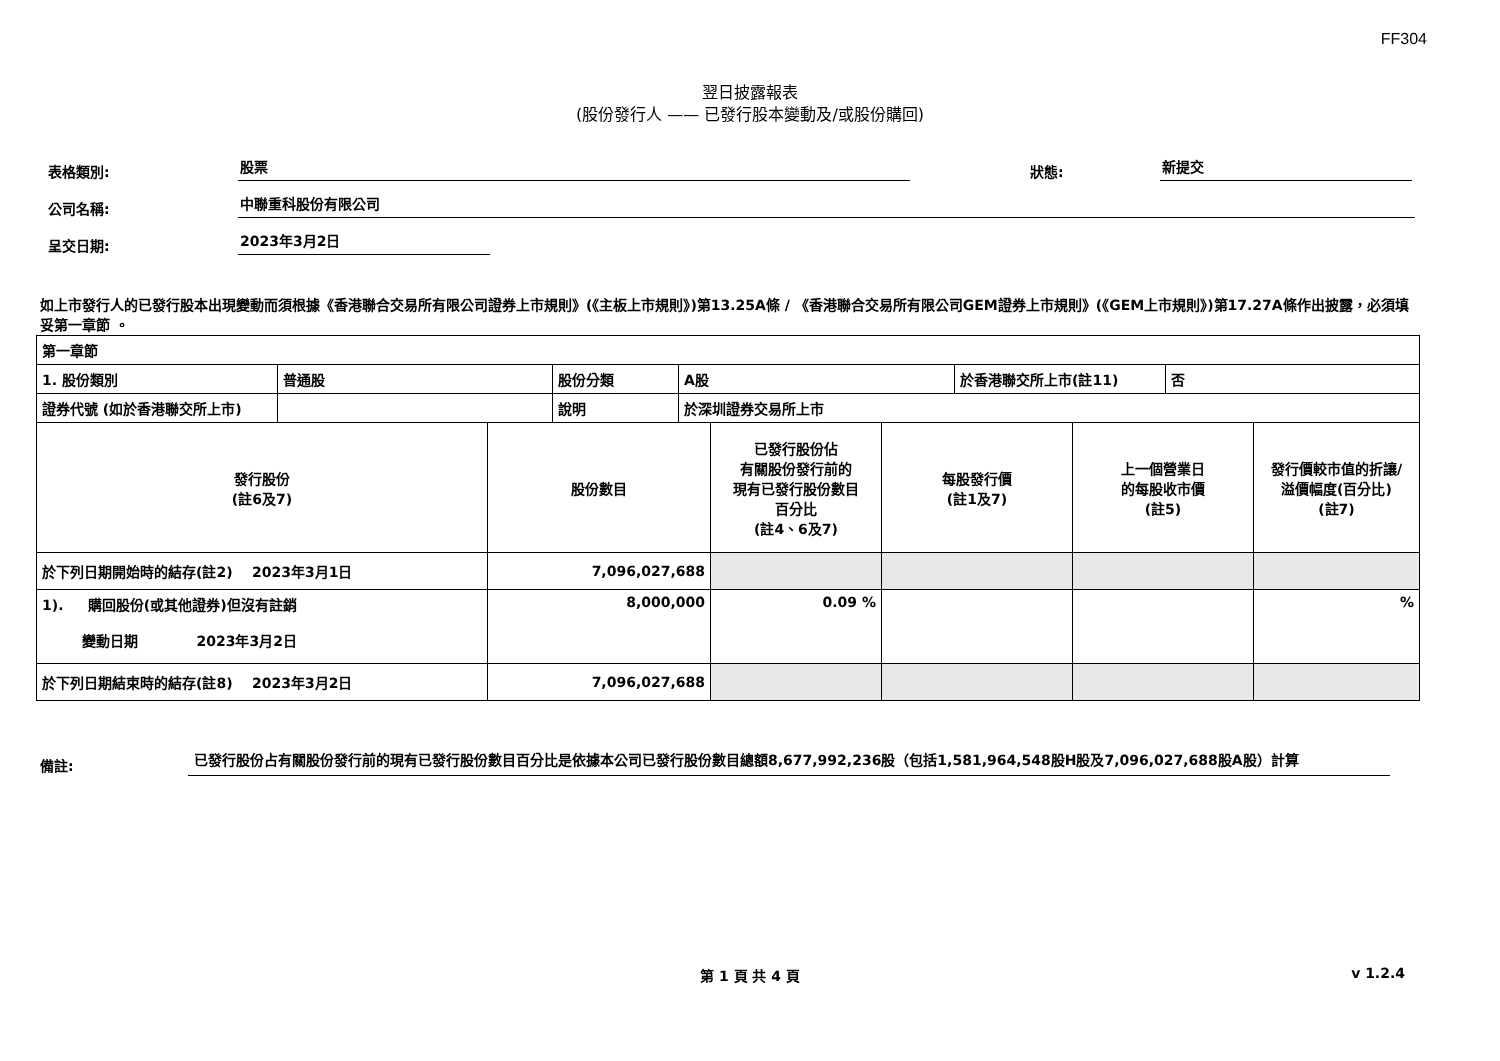FF304
翌日披露報表
(股份發行人 —— 已發行股本變動及/或股份購回)
表格類別: 股票 狀態: 新提交
公司名稱: 中聯重科股份有限公司
呈交日期: 2023年3月2日
如上市發行人的已發行股本出現變動而須根據《香港聯合交易所有限公司證券上市規則》(《主板上市規則》)第13.25A條 / 《香港聯合交易所有限公司GEM證券上市規則》(《GEM上市規則》)第17.27A條作出披露，必須填妥第一章節 。
| 第一章節 | | | | | |
| / 1. 股份類別 / 普通股 / 股份分類 / A股 / 於香港聯交所上市(註11) / 否 / / 證券代號 (如於香港聯交所上市) / / 說明 / 於深圳證券交易所上市 / / / | | | | | |
| 發行股份 (註6及7) | 股份數目 | 已發行股份佔 有關股份發行前的 現有已發行股份數目 百分比 (註4、6及7) | 每股發行價 (註1及7) | 上一個營業日 的每股收市價 (註5) | 發行價較市值的折讓/ 溢價幅度(百分比) (註7) |
| 於下列日期開始時的結存(註2) 2023年3月1日 | 7,096,027,688 | | | | |
| 1). 購回股份(或其他證券)但沒有註銷 變動日期 2023年3月2日 | 8,000,000 | 0.09 % | | | % |
| 於下列日期結束時的結存(註8) 2023年3月2日 | 7,096,027,688 | | | | |
備註: 已發行股份占有關股份發行前的現有已發行股份數目百分比是依據本公司已發行股份數目總額8,677,992,236股（包括1,581,964,548股H股及7,096,027,688股A股）計算
第 1 頁 共 4 頁 v 1.2.4